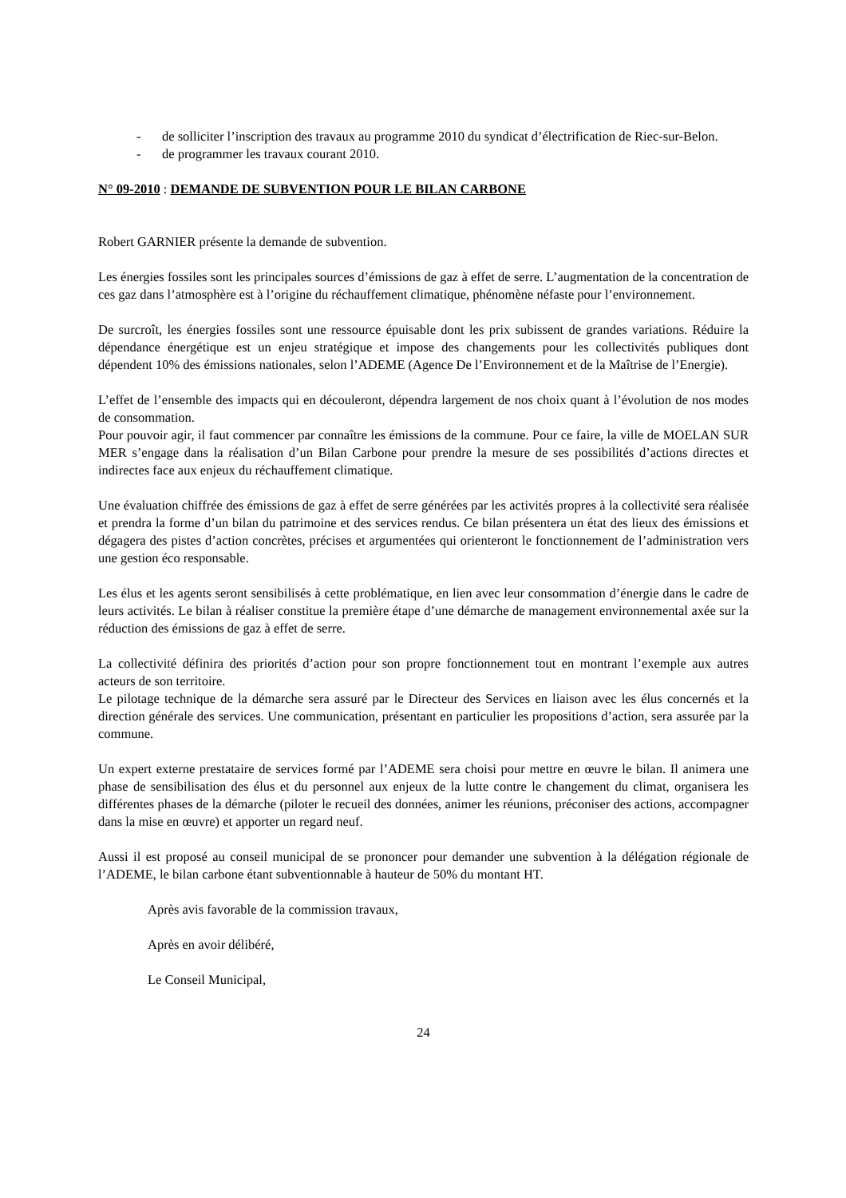- de solliciter l’inscription des travaux au programme 2010 du syndicat d’électrification de Riec-sur-Belon.
- de programmer les travaux courant 2010.
N° 09-2010 : DEMANDE DE SUBVENTION POUR LE BILAN CARBONE
Robert GARNIER présente la demande de subvention.
Les énergies fossiles sont les principales sources d’émissions de gaz à effet de serre. L’augmentation de la concentration de ces gaz dans l’atmosphère est à l’origine du réchauffement climatique, phénomène néfaste pour l’environnement.
De surcroît, les énergies fossiles sont une ressource épuisable dont les prix subissent de grandes variations. Réduire la dépendance énergétique est un enjeu stratégique et impose des changements pour les collectivités publiques dont dépendent 10% des émissions nationales, selon l’ADEME (Agence De l’Environnement et de la Maîtrise de l’Energie).
L’effet de l’ensemble des impacts qui en découleront, dépendra largement de nos choix quant à l’évolution de nos modes de consommation.
Pour pouvoir agir, il faut commencer par connaître les émissions de la commune. Pour ce faire, la ville de MOELAN SUR MER s’engage dans la réalisation d’un Bilan Carbone pour prendre la mesure de ses possibilités d’actions directes et indirectes face aux enjeux du réchauffement climatique.
Une évaluation chiffrée des émissions de gaz à effet de serre générées par les activités propres à la collectivité sera réalisée et prendra la forme d’un bilan du patrimoine et des services rendus. Ce bilan présentera un état des lieux des émissions et dégagera des pistes d’action concrètes, précises et argumentées qui orienteront le fonctionnement de l’administration vers une gestion éco responsable.
Les élus et les agents seront sensibilisés à cette problématique, en lien avec leur consommation d’énergie dans le cadre de leurs activités. Le bilan à réaliser constitue la première étape d’une démarche de management environnemental axée sur la réduction des émissions de gaz à effet de serre.
La collectivité définira des priorités d’action pour son propre fonctionnement tout en montrant l’exemple aux autres acteurs de son territoire.
Le pilotage technique de la démarche sera assuré par le Directeur des Services en liaison avec les élus concernés et la direction générale des services. Une communication, présentant en particulier les propositions d’action, sera assurée par la commune.
Un expert externe prestataire de services formé par l’ADEME sera choisi pour mettre en œuvre le bilan. Il animera une phase de sensibilisation des élus et du personnel aux enjeux de la lutte contre le changement du climat, organisera les différentes phases de la démarche (piloter le recueil des données, animer les réunions, préconiser des actions, accompagner dans la mise en œuvre) et apporter un regard neuf.
Aussi il est proposé au conseil municipal de se prononcer pour demander une subvention à la délégation régionale de l’ADEME, le bilan carbone étant subventionnable à hauteur de 50% du montant HT.
Après avis favorable de la commission travaux,
Après en avoir délibéré,
Le Conseil Municipal,
24